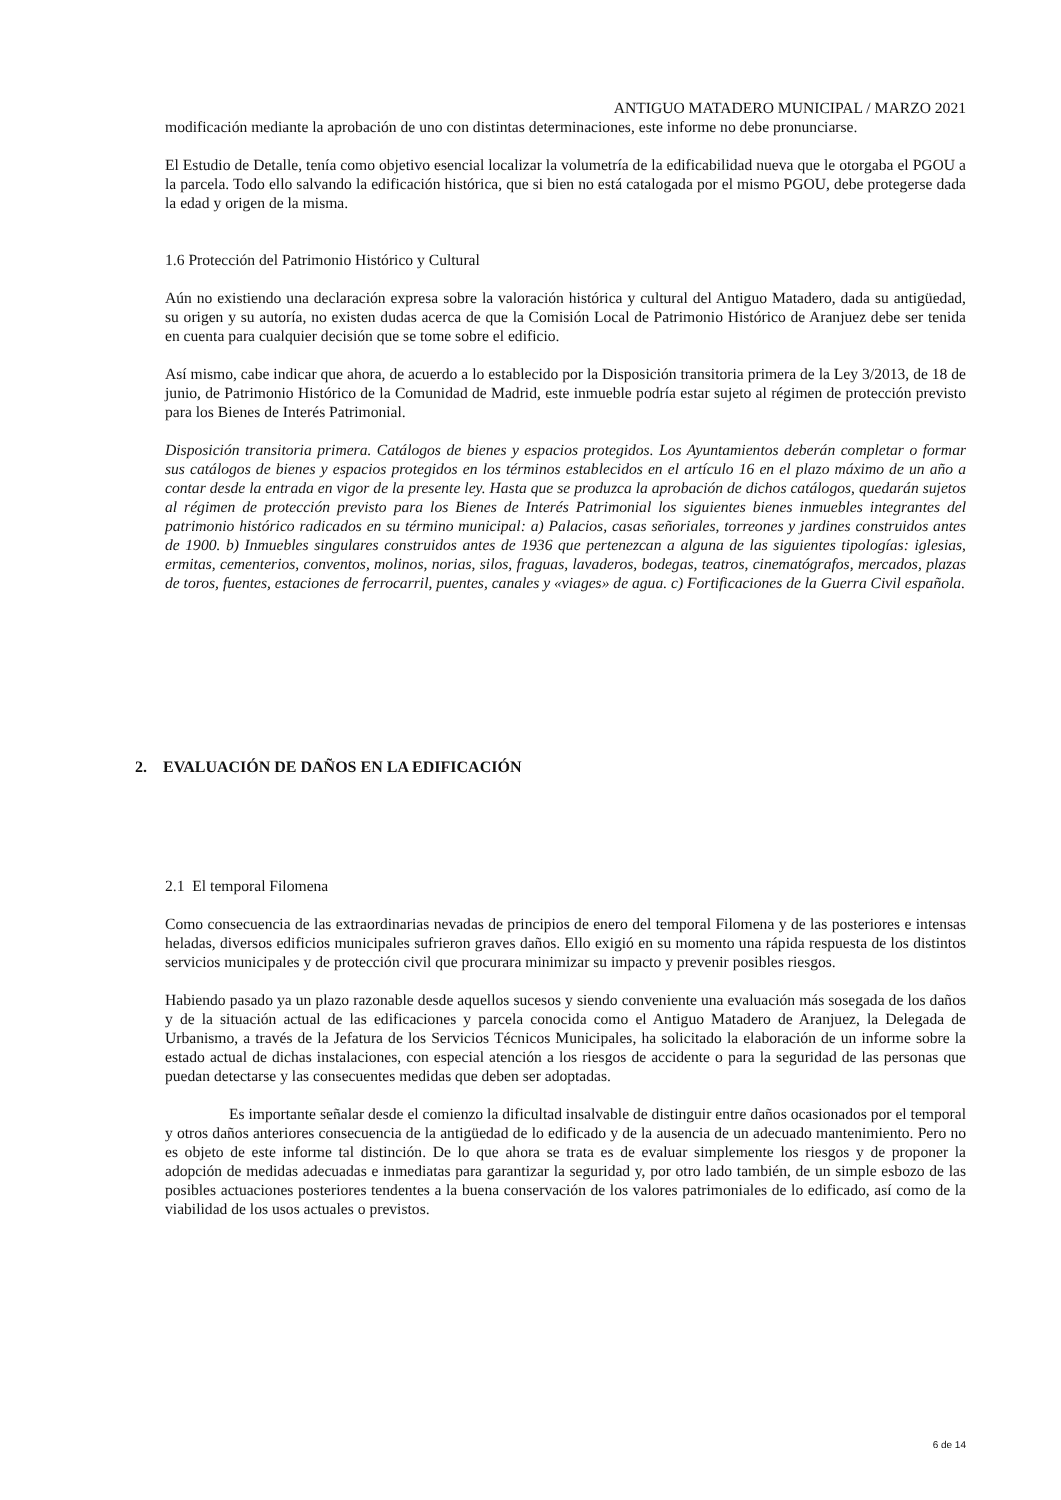ANTIGUO MATADERO MUNICIPAL / MARZO 2021
modificación mediante la aprobación de uno con distintas determinaciones, este informe no debe pronunciarse.
El Estudio de Detalle, tenía como objetivo esencial localizar la volumetría de la edificabilidad nueva que le otorgaba el PGOU a la parcela. Todo ello salvando la edificación histórica, que si bien no está catalogada por el mismo PGOU, debe protegerse dada la edad y origen de la misma.
1.6 Protección del Patrimonio Histórico y Cultural
Aún no existiendo una declaración expresa sobre la valoración histórica y cultural del Antiguo Matadero, dada su antigüedad, su origen y su autoría, no existen dudas acerca de que la Comisión Local de Patrimonio Histórico de Aranjuez debe ser tenida en cuenta para cualquier decisión que se tome sobre el edificio.
Así mismo, cabe indicar que ahora, de acuerdo a lo establecido por la Disposición transitoria primera de la Ley 3/2013, de 18 de junio, de Patrimonio Histórico de la Comunidad de Madrid, este inmueble podría estar sujeto al régimen de protección previsto para los Bienes de Interés Patrimonial.
Disposición transitoria primera. Catálogos de bienes y espacios protegidos. Los Ayuntamientos deberán completar o formar sus catálogos de bienes y espacios protegidos en los términos establecidos en el artículo 16 en el plazo máximo de un año a contar desde la entrada en vigor de la presente ley. Hasta que se produzca la aprobación de dichos catálogos, quedarán sujetos al régimen de protección previsto para los Bienes de Interés Patrimonial los siguientes bienes inmuebles integrantes del patrimonio histórico radicados en su término municipal: a) Palacios, casas señoriales, torreones y jardines construidos antes de 1900. b) Inmuebles singulares construidos antes de 1936 que pertenezcan a alguna de las siguientes tipologías: iglesias, ermitas, cementerios, conventos, molinos, norias, silos, fraguas, lavaderos, bodegas, teatros, cinematógrafos, mercados, plazas de toros, fuentes, estaciones de ferrocarril, puentes, canales y «viages» de agua. c) Fortificaciones de la Guerra Civil española.
2. EVALUACIÓN DE DAÑOS EN LA EDIFICACIÓN
2.1 El temporal Filomena
Como consecuencia de las extraordinarias nevadas de principios de enero del temporal Filomena y de las posteriores e intensas heladas, diversos edificios municipales sufrieron graves daños. Ello exigió en su momento una rápida respuesta de los distintos servicios municipales y de protección civil que procurara minimizar su impacto y prevenir posibles riesgos.
Habiendo pasado ya un plazo razonable desde aquellos sucesos y siendo conveniente una evaluación más sosegada de los daños y de la situación actual de las edificaciones y parcela conocida como el Antiguo Matadero de Aranjuez, la Delegada de Urbanismo, a través de la Jefatura de los Servicios Técnicos Municipales, ha solicitado la elaboración de un informe sobre la estado actual de dichas instalaciones, con especial atención a los riesgos de accidente o para la seguridad de las personas que puedan detectarse y las consecuentes medidas que deben ser adoptadas.
Es importante señalar desde el comienzo la dificultad insalvable de distinguir entre daños ocasionados por el temporal y otros daños anteriores consecuencia de la antigüedad de lo edificado y de la ausencia de un adecuado mantenimiento. Pero no es objeto de este informe tal distinción. De lo que ahora se trata es de evaluar simplemente los riesgos y de proponer la adopción de medidas adecuadas e inmediatas para garantizar la seguridad y, por otro lado también, de un simple esbozo de las posibles actuaciones posteriores tendentes a la buena conservación de los valores patrimoniales de lo edificado, así como de la viabilidad de los usos actuales o previstos.
6 de 14